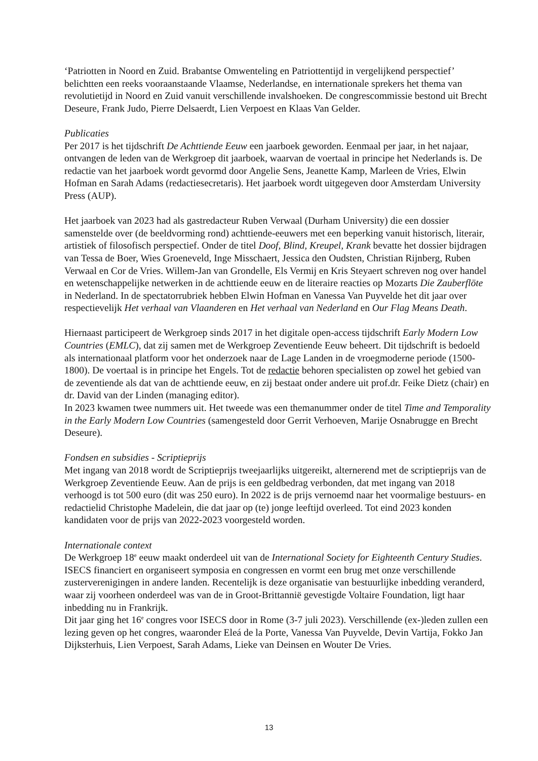‘Patriotten in Noord en Zuid. Brabantse Omwenteling en Patriottentijd in vergelijkend perspectief’ belichtten een reeks vooraanstaande Vlaamse, Nederlandse, en internationale sprekers het thema van revolutietijd in Noord en Zuid vanuit verschillende invalshoeken. De congrescommissie bestond uit Brecht Deseure, Frank Judo, Pierre Delsaerdt, Lien Verpoest en Klaas Van Gelder.
Publicaties
Per 2017 is het tijdschrift De Achttiende Eeuw een jaarboek geworden. Eenmaal per jaar, in het najaar, ontvangen de leden van de Werkgroep dit jaarboek, waarvan de voertaal in principe het Nederlands is. De redactie van het jaarboek wordt gevormd door Angelie Sens, Jeanette Kamp, Marleen de Vries, Elwin Hofman en Sarah Adams (redactiesecretaris). Het jaarboek wordt uitgegeven door Amsterdam University Press (AUP).
Het jaarboek van 2023 had als gastredacteur Ruben Verwaal (Durham University) die een dossier samenstelde over (de beeldvorming rond) achttiende-eeuwers met een beperking vanuit historisch, literair, artistiek of filosofisch perspectief. Onder de titel Doof, Blind, Kreupel, Krank bevatte het dossier bijdragen van Tessa de Boer, Wies Groeneveld, Inge Misschaert, Jessica den Oudsten, Christian Rijnberg, Ruben Verwaal en Cor de Vries. Willem-Jan van Grondelle, Els Vermij en Kris Steyaert schreven nog over handel en wetenschappelijke netwerken in de achttiende eeuw en de literaire reacties op Mozarts Die Zauberflöte in Nederland. In de spectatorrubriek hebben Elwin Hofman en Vanessa Van Puyvelde het dit jaar over respectievelijk Het verhaal van Vlaanderen en Het verhaal van Nederland en Our Flag Means Death.
Hiernaast participeert de Werkgroep sinds 2017 in het digitale open-access tijdschrift Early Modern Low Countries (EMLC), dat zij samen met de Werkgroep Zeventiende Eeuw beheert. Dit tijdschrift is bedoeld als internationaal platform voor het onderzoek naar de Lage Landen in de vroegmoderne periode (1500-1800). De voertaal is in principe het Engels. Tot de redactie behoren specialisten op zowel het gebied van de zeventiende als dat van de achttiende eeuw, en zij bestaat onder andere uit prof.dr. Feike Dietz (chair) en dr. David van der Linden (managing editor).
In 2023 kwamen twee nummers uit. Het tweede was een themanummer onder de titel Time and Temporality in the Early Modern Low Countries (samengesteld door Gerrit Verhoeven, Marije Osnabrugge en Brecht Deseure).
Fondsen en subsidies - Scriptieprijs
Met ingang van 2018 wordt de Scriptieprijs tweejaarlijks uitgereikt, alternerend met de scriptieprijs van de Werkgroep Zeventiende Eeuw. Aan de prijs is een geldbedrag verbonden, dat met ingang van 2018 verhoogd is tot 500 euro (dit was 250 euro). In 2022 is de prijs vernoemd naar het voormalige bestuurs- en redactielid Christophe Madelein, die dat jaar op (te) jonge leeftijd overleed. Tot eind 2023 konden kandidaten voor de prijs van 2022-2023 voorgesteld worden.
Internationale context
De Werkgroep 18<sup>e</sup> eeuw maakt onderdeel uit van de International Society for Eighteenth Century Studies. ISECS financiert en organiseert symposia en congressen en vormt een brug met onze verschillende zusterverenigingen in andere landen. Recentelijk is deze organisatie van bestuurlijke inbedding veranderd, waar zij voorheen onderdeel was van de in Groot-Brittannië gevestigde Voltaire Foundation, ligt haar inbedding nu in Frankrijk.
Dit jaar ging het 16<sup>e</sup> congres voor ISECS door in Rome (3-7 juli 2023). Verschillende (ex-)leden zullen een lezing geven op het congres, waaronder Eleá de la Porte, Vanessa Van Puyvelde, Devin Vartija, Fokko Jan Dijksterhuis, Lien Verpoest, Sarah Adams, Lieke van Deinsen en Wouter De Vries.
13